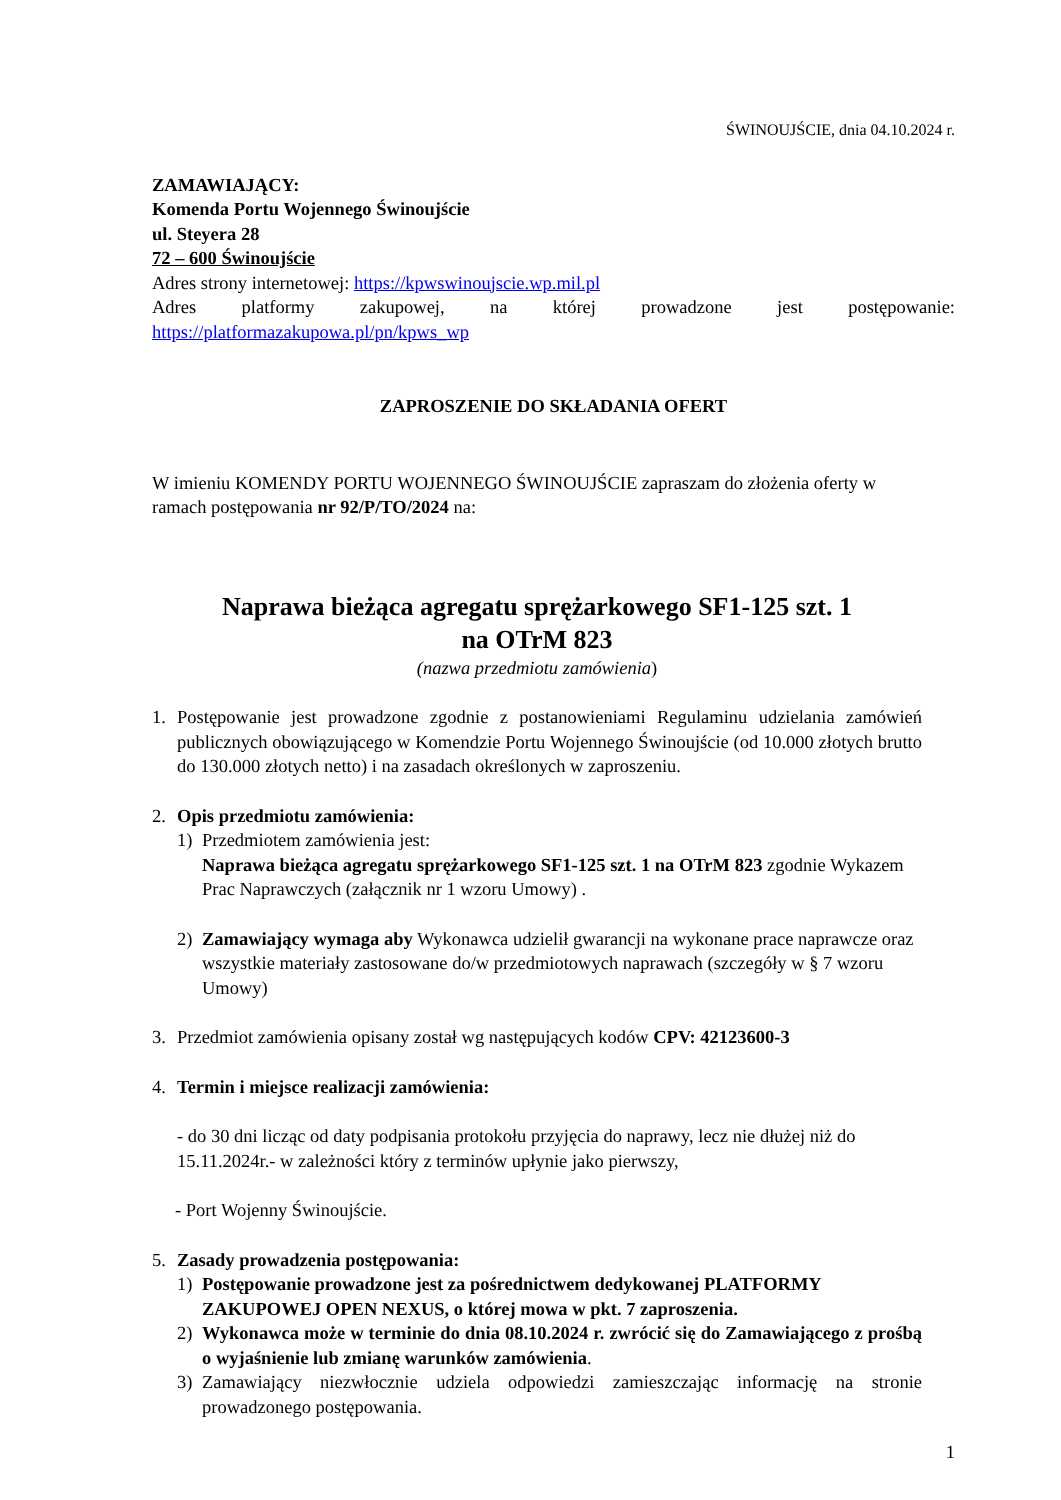ŚWINOUJŚCIE, dnia 04.10.2024 r.
ZAMAWIAJĄCY:
Komenda Portu Wojennego Świnoujście
ul. Steyera 28
72 – 600 Świnoujście
Adres strony internetowej: https://kpwswinoujscie.wp.mil.pl
Adres platformy zakupowej, na której prowadzone jest postępowanie:
https://platformazakupowa.pl/pn/kpws_wp
ZAPROSZENIE DO SKŁADANIA OFERT
W imieniu KOMENDY PORTU WOJENNEGO ŚWINOUJŚCIE zapraszam do złożenia oferty w ramach postępowania nr 92/P/TO/2024 na:
Naprawa bieżąca agregatu sprężarkowego SF1-125 szt. 1
na OTrM 823
(nazwa przedmiotu zamówienia)
1. Postępowanie jest prowadzone zgodnie z postanowieniami Regulaminu udzielania zamówień publicznych obowiązującego w Komendzie Portu Wojennego Świnoujście (od 10.000 złotych brutto do 130.000 złotych netto) i na zasadach określonych w zaproszeniu.
2. Opis przedmiotu zamówienia:
1) Przedmiotem zamówienia jest:
Naprawa bieżąca agregatu sprężarkowego SF1-125 szt. 1 na OTrM 823 zgodnie Wykazem Prac Naprawczych (załącznik nr 1 wzoru Umowy) .
2) Zamawiający wymaga aby Wykonawca udzielił gwarancji na wykonane prace naprawcze oraz wszystkie materiały zastosowane do/w przedmiotowych naprawach (szczegóły w § 7 wzoru Umowy)
3. Przedmiot zamówienia opisany został wg następujących kodów CPV: 42123600-3
4. Termin i miejsce realizacji zamówienia:
- do 30 dni licząc od daty podpisania protokołu przyjęcia do naprawy, lecz nie dłużej niż do 15.11.2024r.- w zależności który z terminów upłynie jako pierwszy,
- Port Wojenny Świnoujście.
5. Zasady prowadzenia postępowania:
1) Postępowanie prowadzone jest za pośrednictwem dedykowanej PLATFORMY ZAKUPOWEJ OPEN NEXUS, o której mowa w pkt. 7 zaproszenia.
2) Wykonawca może w terminie do dnia 08.10.2024 r. zwrócić się do Zamawiającego z prośbą o wyjaśnienie lub zmianę warunków zamówienia.
3) Zamawiający niezwłocznie udziela odpowiedzi zamieszczając informację na stronie prowadzonego postępowania.
1